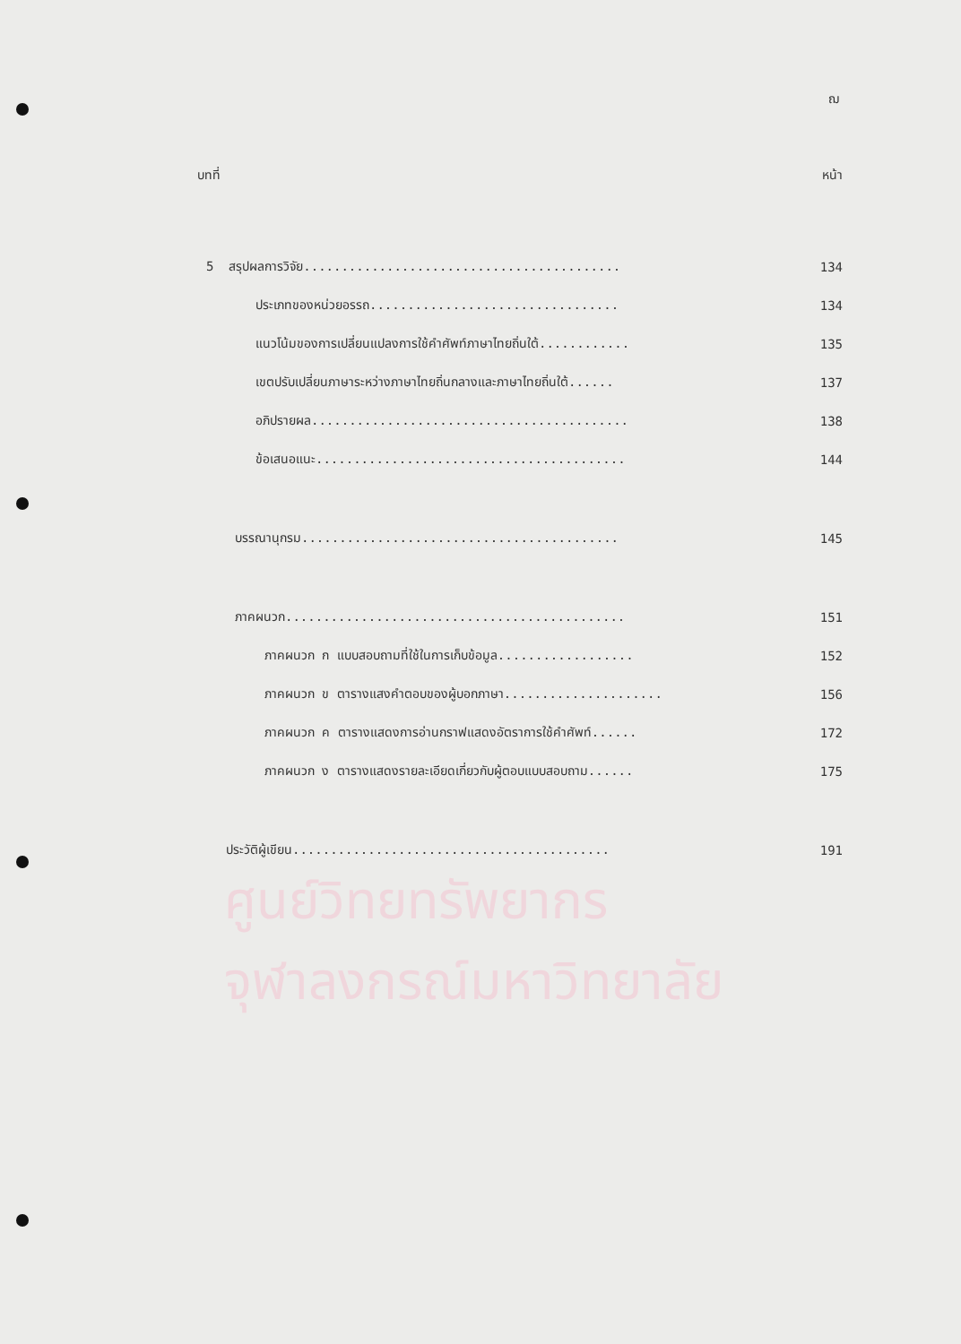ศูนย์วิทยทรัพยากร
จุฬาลงกรณ์มหาวิทยาลัย
ฌ
บทที่ หน้า
5 สรุปผลการวิจัย.......................................... 134
ประเภทของหน่วยอรรถ................................. 134
แนวโน้มของการเปลี่ยนแปลงการใช้คำศัพท์ภาษาไทยถิ่นใต้............ 135
เขตปรับเปลี่ยนภาษาระหว่างภาษาไทยถิ่นกลางและภาษาไทยถิ่นใต้...... 137
อภิปรายผล.......................................... 138
ข้อเสนอแนะ......................................... 144
บรรณานุกรม.......................................... 145
ภาคผนวก............................................. 151
ภาคผนวก ก แบบสอบถามที่ใช้ในการเก็บข้อมูล.................. 152
ภาคผนวก ข ตารางแสงคำตอบของผู้บอกภาษา..................... 156
ภาคผนวก ค ตารางแสดงการอ่านกราฟแสดงอัตราการใช้คำศัพท์...... 172
ภาคผนวก ง ตารางแสดงรายละเอียดเกี่ยวกับผู้ตอบแบบสอบถาม...... 175
ประวัติผู้เขียน.......................................... 191